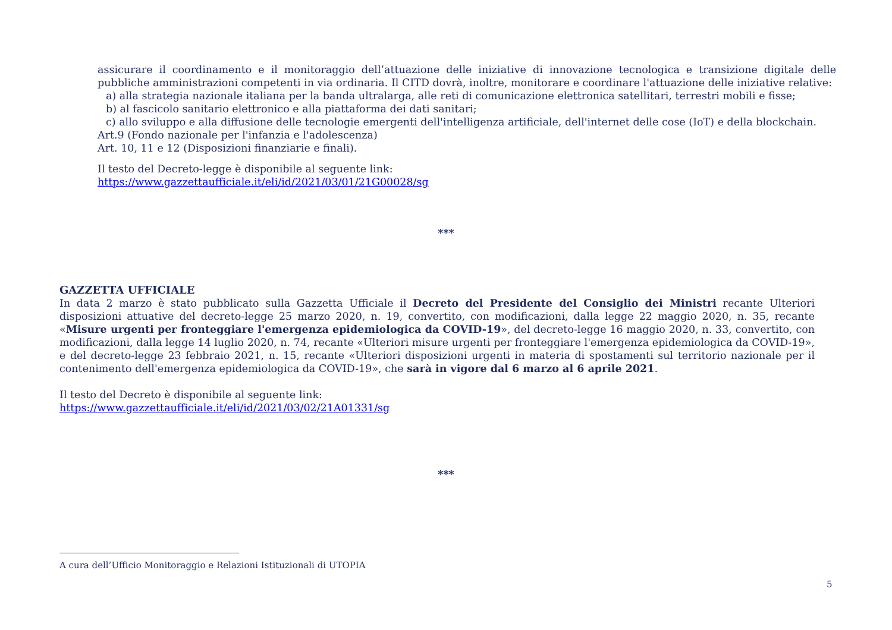assicurare il coordinamento e il monitoraggio dell’attuazione delle iniziative di innovazione tecnologica e transizione digitale delle pubbliche amministrazioni competenti in via ordinaria. Il CITD dovrà, inoltre, monitorare e coordinare l'attuazione delle iniziative relative:
a) alla strategia nazionale italiana per la banda ultralarga, alle reti di comunicazione elettronica satellitari, terrestri mobili e fisse;
b) al fascicolo sanitario elettronico e alla piattaforma dei dati sanitari;
c) allo sviluppo e alla diffusione delle tecnologie emergenti dell'intelligenza artificiale, dell'internet delle cose (IoT) e della blockchain.
Art.9 (Fondo nazionale per l'infanzia e l'adolescenza)
Art. 10, 11 e 12 (Disposizioni finanziarie e finali).
Il testo del Decreto-legge è disponibile al seguente link:
https://www.gazzettaufficiale.it/eli/id/2021/03/01/21G00028/sg
***
GAZZETTA UFFICIALE
In data 2 marzo è stato pubblicato sulla Gazzetta Ufficiale il Decreto del Presidente del Consiglio dei Ministri recante Ulteriori disposizioni attuative del decreto-legge 25 marzo 2020, n. 19, convertito, con modificazioni, dalla legge 22 maggio 2020, n. 35, recante «Misure urgenti per fronteggiare l'emergenza epidemiologica da COVID-19», del decreto-legge 16 maggio 2020, n. 33, convertito, con modificazioni, dalla legge 14 luglio 2020, n. 74, recante «Ulteriori misure urgenti per fronteggiare l'emergenza epidemiologica da COVID-19», e del decreto-legge 23 febbraio 2021, n. 15, recante «Ulteriori disposizioni urgenti in materia di spostamenti sul territorio nazionale per il contenimento dell'emergenza epidemiologica da COVID-19», che sarà in vigore dal 6 marzo al 6 aprile 2021.
Il testo del Decreto è disponibile al seguente link:
https://www.gazzettaufficiale.it/eli/id/2021/03/02/21A01331/sg
***
A cura dell’Ufficio Monitoraggio e Relazioni Istituzionali di UTOPIA
5